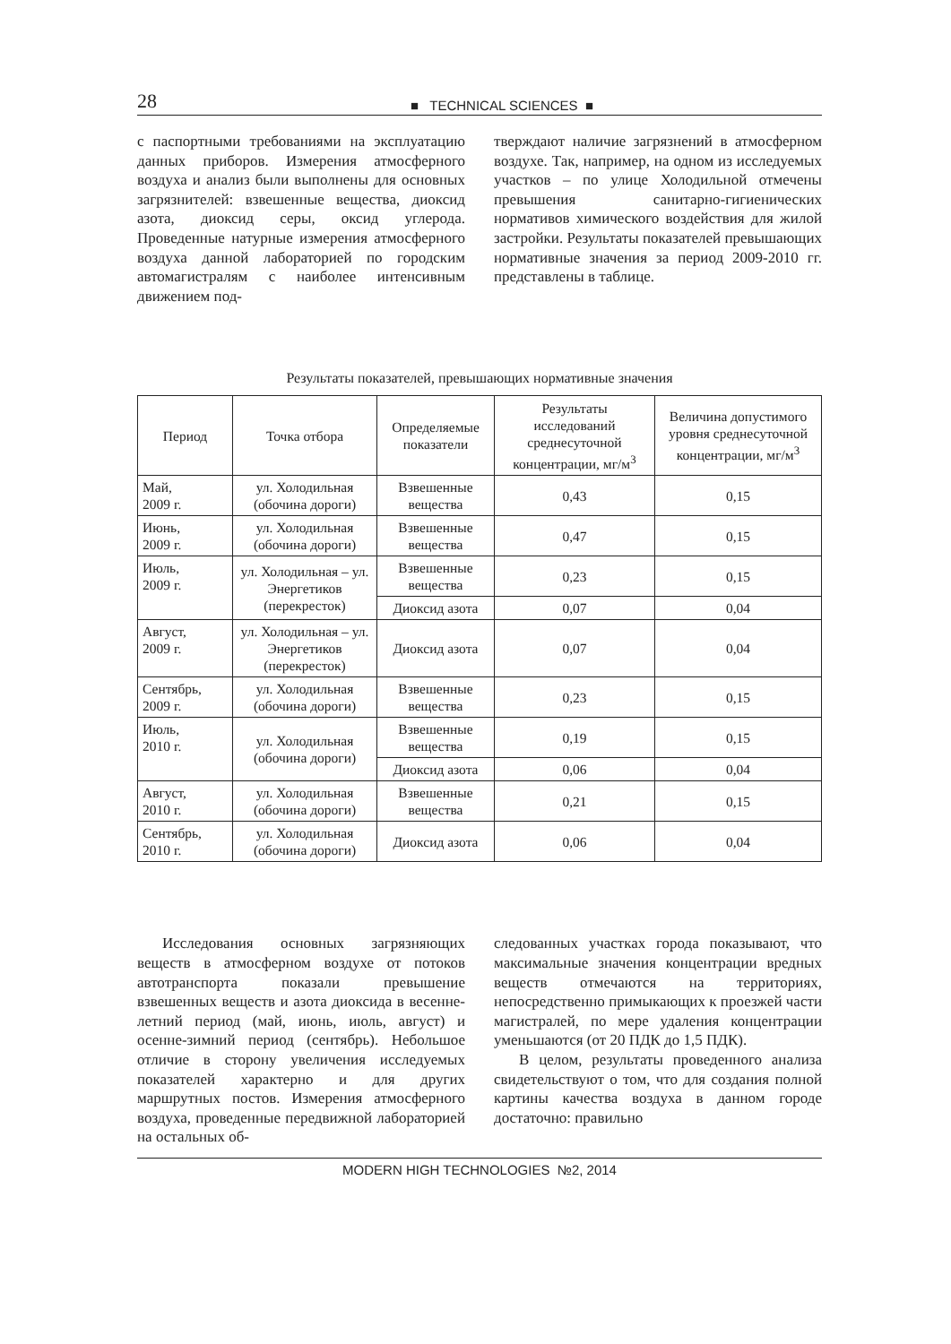28 ■ TECHNICAL SCIENCES ■
с паспортными требованиями на эксплуатацию данных приборов. Измерения атмосферного воздуха и анализ были выполнены для основных загрязнителей: взвешенные вещества, диоксид азота, диоксид серы, оксид углерода. Проведенные натурные измерения атмосферного воздуха данной лабораторией по городским автомагистралям с наиболее интенсивным движением под-
тверждают наличие загрязнений в атмосферном воздухе. Так, например, на одном из исследуемых участков – по улице Холодильной отмечены превышения санитарно-гигиенических нормативов химического воздействия для жилой застройки. Результаты показателей превышающих нормативные значения за период 2009-2010 гг. представлены в таблице.
Результаты показателей, превышающих нормативные значения
| Период | Точка отбора | Определяемые показатели | Результаты исследований среднесуточной концентрации, мг/м<sup>3</sup> | Величина допустимого уровня среднесуточной концентрации, мг/м<sup>3</sup> |
| --- | --- | --- | --- | --- |
| Май, 2009 г. | ул. Холодильная (обочина дороги) | Взвешенные вещества | 0,43 | 0,15 |
| Июнь, 2009 г. | ул. Холодильная (обочина дороги) | Взвешенные вещества | 0,47 | 0,15 |
| Июль, 2009 г. | ул. Холодильная – ул. Энергетиков (перекресток) | Взвешенные вещества | 0,23 | 0,15 |
| | | Диоксид азота | 0,07 | 0,04 |
| Август, 2009 г. | ул. Холодильная – ул. Энергетиков (перекресток) | Диоксид азота | 0,07 | 0,04 |
| Сентябрь, 2009 г. | ул. Холодильная (обочина дороги) | Взвешенные вещества | 0,23 | 0,15 |
| Июль, 2010 г. | ул. Холодильная (обочина дороги) | Взвешенные вещества | 0,19 | 0,15 |
| | | Диоксид азота | 0,06 | 0,04 |
| Август, 2010 г. | ул. Холодильная (обочина дороги) | Взвешенные вещества | 0,21 | 0,15 |
| Сентябрь, 2010 г. | ул. Холодильная (обочина дороги) | Диоксид азота | 0,06 | 0,04 |
Исследования основных загрязняющих веществ в атмосферном воздухе от потоков автотранспорта показали превышение взвешенных веществ и азота диоксида в весенне-летний период (май, июнь, июль, август) и осенне-зимний период (сентябрь). Небольшое отличие в сторону увеличения исследуемых показателей характерно и для других маршрутных постов. Измерения атмосферного воздуха, проведенные передвижной лабораторией на остальных об-
следованных участках города показывают, что максимальные значения концентрации вредных веществ отмечаются на территориях, непосредственно примыкающих к проезжей части магистралей, по мере удаления концентрации уменьшаются (от 20 ПДК до 1,5 ПДК).
В целом, результаты проведенного анализа свидетельствуют о том, что для создания полной картины качества воздуха в данном городе достаточно: правильно
MODERN HIGH TECHNOLOGIES №2, 2014